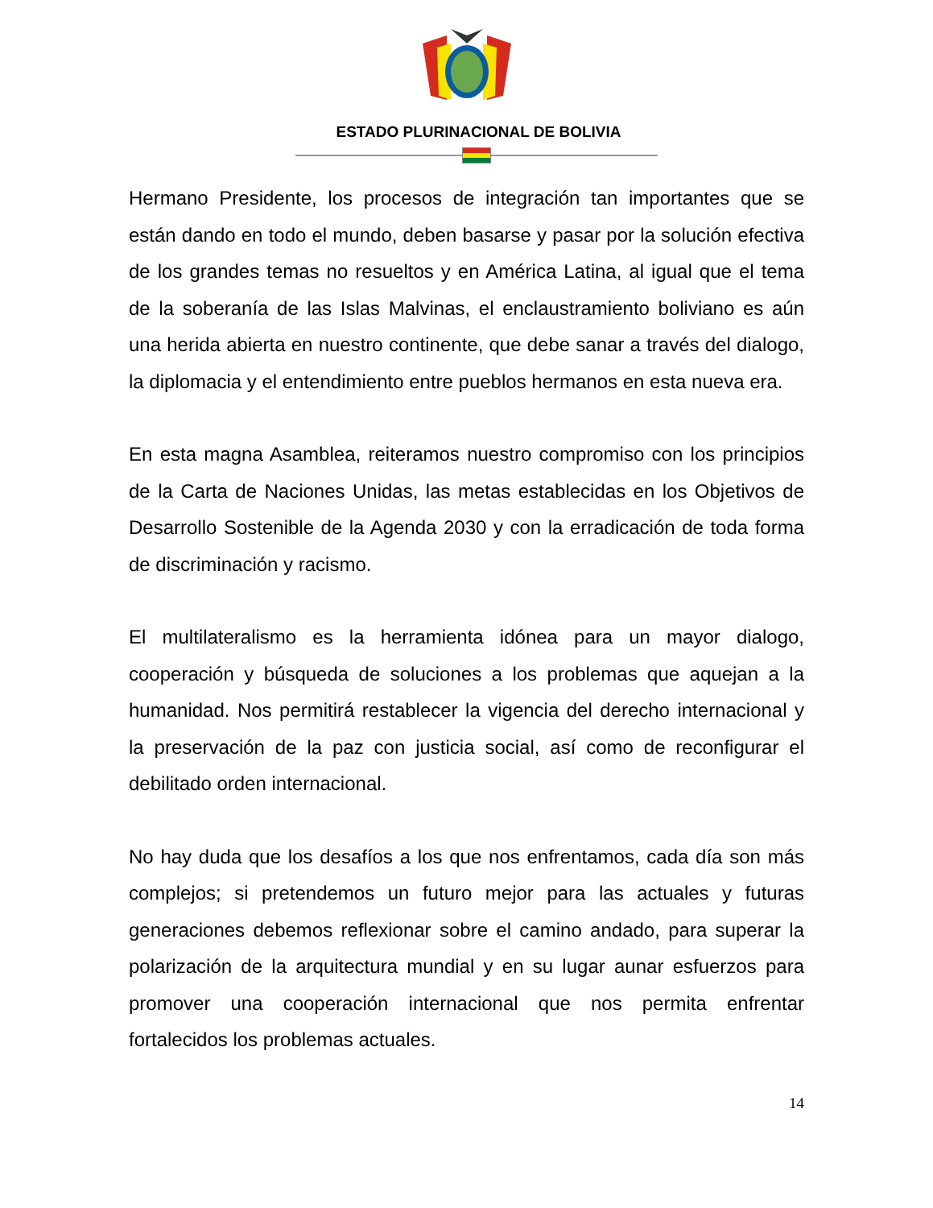ESTADO PLURINACIONAL DE BOLIVIA
Hermano Presidente, los procesos de integración tan importantes que se están dando en todo el mundo, deben basarse y pasar por la solución efectiva de los grandes temas no resueltos y en América Latina, al igual que el tema de la soberanía de las Islas Malvinas, el enclaustramiento boliviano es aún una herida abierta en nuestro continente, que debe sanar a través del dialogo, la diplomacia y el entendimiento entre pueblos hermanos en esta nueva era.
En esta magna Asamblea, reiteramos nuestro compromiso con los principios de la Carta de Naciones Unidas, las metas establecidas en los Objetivos de Desarrollo Sostenible de la Agenda 2030 y con la erradicación de toda forma de discriminación y racismo.
El multilateralismo es la herramienta idónea para un mayor dialogo, cooperación y búsqueda de soluciones a los problemas que aquejan a la humanidad. Nos permitirá restablecer la vigencia del derecho internacional y la preservación de la paz con justicia social, así como de reconfigurar el debilitado orden internacional.
No hay duda que los desafíos a los que nos enfrentamos, cada día son más complejos; si pretendemos un futuro mejor para las actuales y futuras generaciones debemos reflexionar sobre el camino andado, para superar la polarización de la arquitectura mundial y en su lugar aunar esfuerzos para promover una cooperación internacional que nos permita enfrentar fortalecidos los problemas actuales.
14